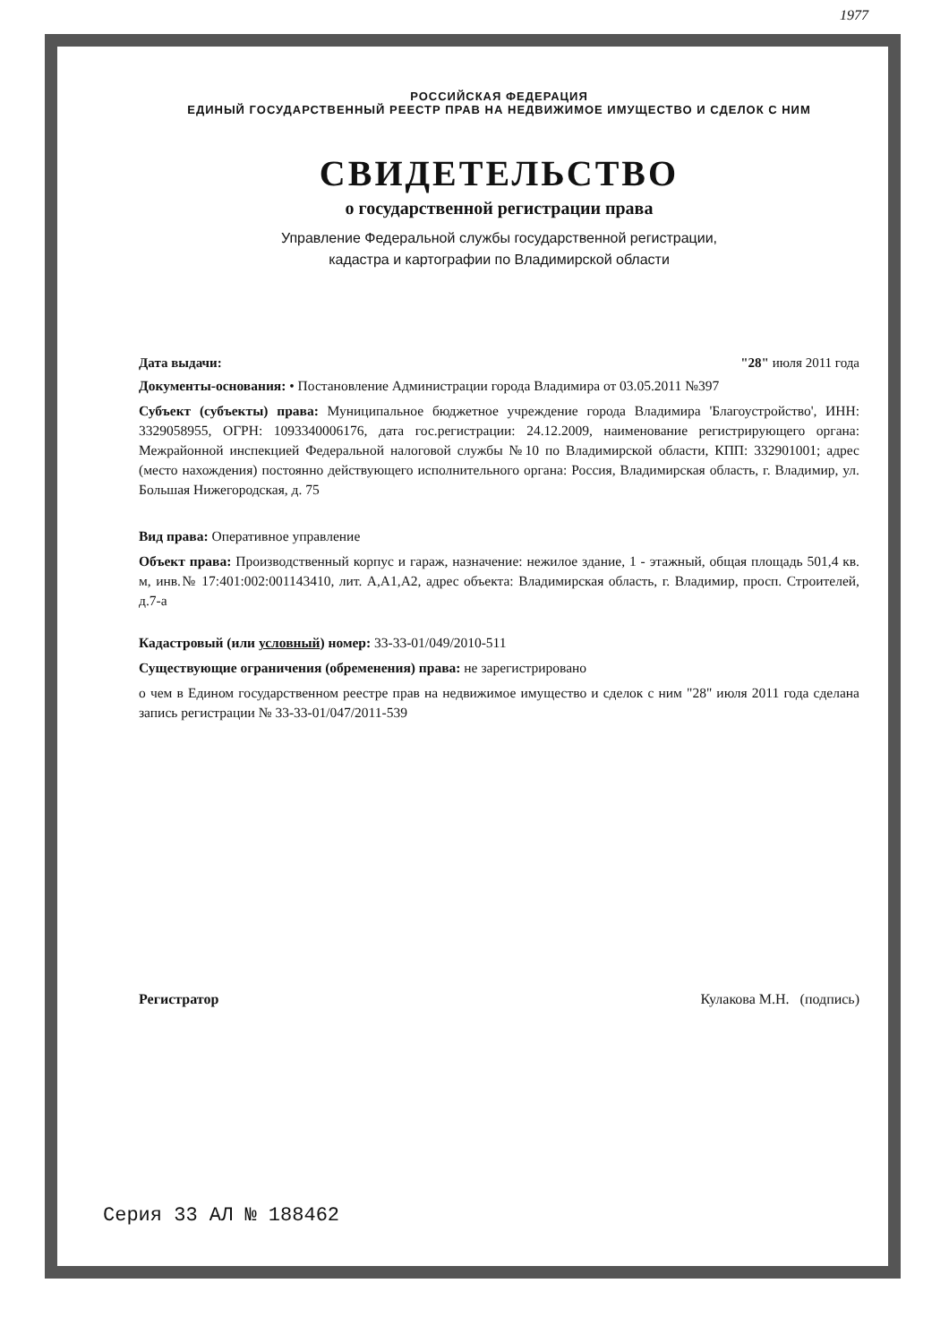1977
РОССИЙСКАЯ ФЕДЕРАЦИЯ
ЕДИНЫЙ ГОСУДАРСТВЕННЫЙ РЕЕСТР ПРАВ НА НЕДВИЖИМОЕ ИМУЩЕСТВО И СДЕЛОК С НИМ
СВИДЕТЕЛЬСТВО
о государственной регистрации права
Управление Федеральной службы государственной регистрации,
кадастра и картографии по Владимирской области
Дата выдачи: "28" июля 2011 года
Документы-основания: • Постановление Администрации города Владимира от 03.05.2011 №397
Субъект (субъекты) права: Муниципальное бюджетное учреждение города Владимира 'Благоустройство', ИНН: 3329058955, ОГРН: 1093340006176, дата гос.регистрации: 24.12.2009, наименование регистрирующего органа: Межрайонной инспекцией Федеральной налоговой службы №10 по Владимирской области, КПП: 332901001; адрес (место нахождения) постоянно действующего исполнительного органа: Россия, Владимирская область, г. Владимир, ул. Большая Нижегородская, д. 75
Вид права: Оперативное управление
Объект права: Производственный корпус и гараж, назначение: нежилое здание, 1 - этажный, общая площадь 501,4 кв. м, инв.№ 17:401:002:001143410, лит. А,А1,А2, адрес объекта: Владимирская область, г. Владимир, просп. Строителей, д.7-а
Кадастровый (или условный) номер: 33-33-01/049/2010-511
Существующие ограничения (обременения) права: не зарегистрировано
о чем в Едином государственном реестре прав на недвижимое имущество и сделок с ним "28" июля 2011 года сделана запись регистрации № 33-33-01/047/2011-539
Регистратор Кулакова М.Н. (подпись)
Серия 33 АЛ № 188462